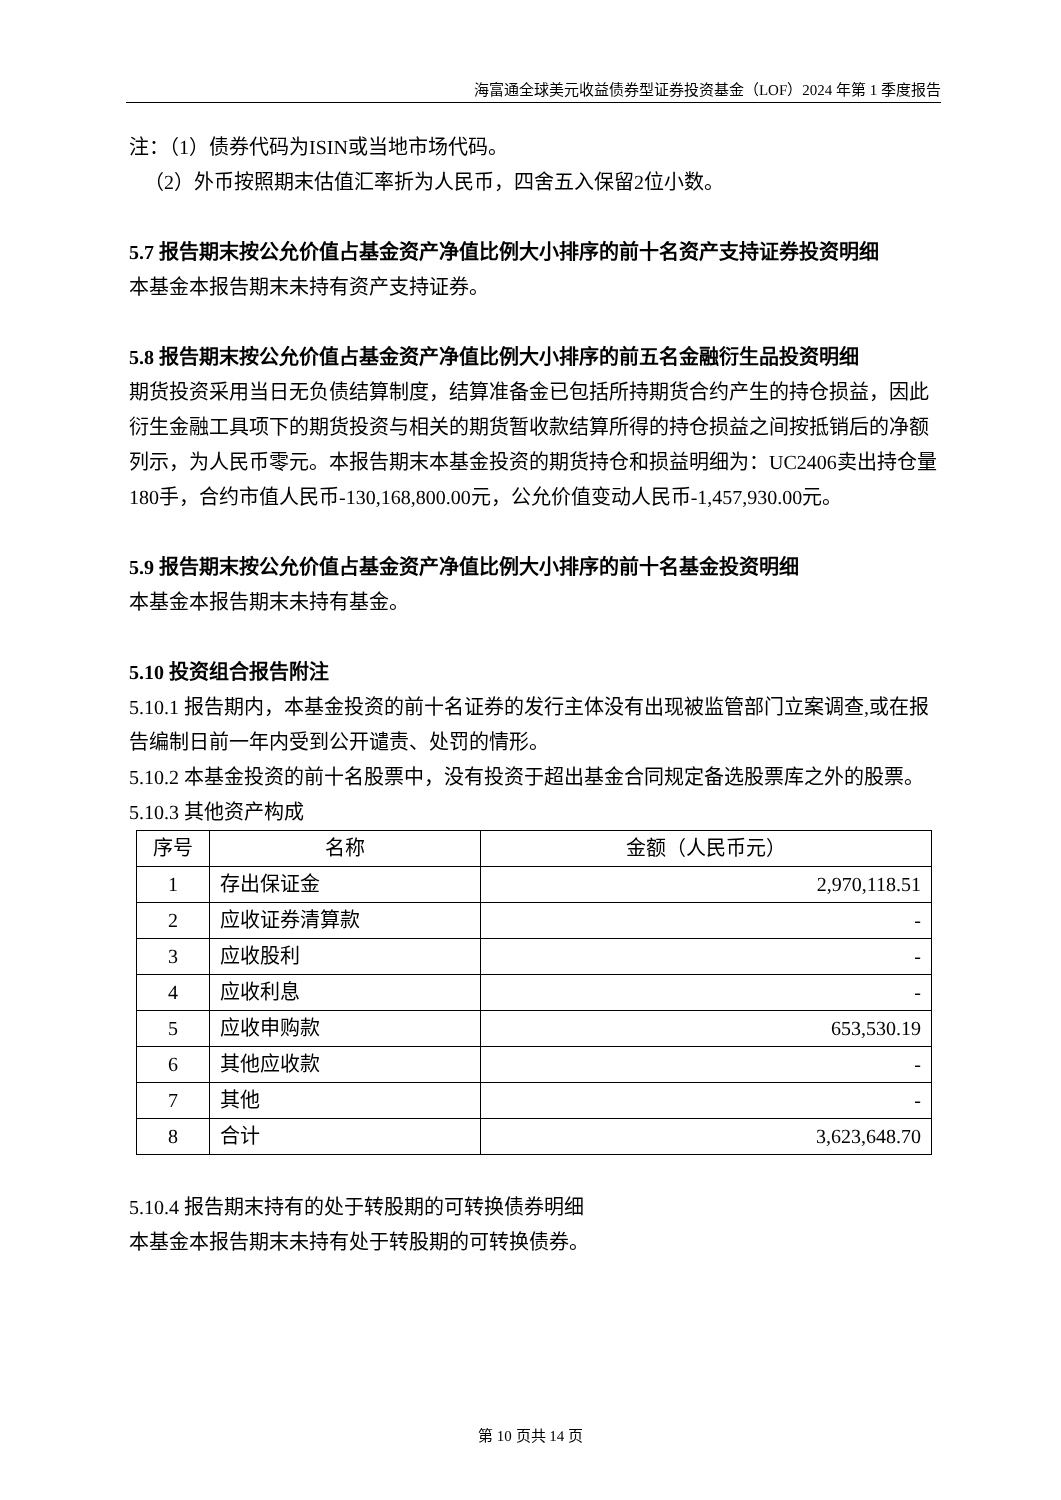海富通全球美元收益债券型证券投资基金（LOF）2024 年第 1 季度报告
注：（1）债券代码为ISIN或当地市场代码。
（2）外币按照期末估值汇率折为人民币，四舍五入保留2位小数。
5.7 报告期末按公允价值占基金资产净值比例大小排序的前十名资产支持证券投资明细
本基金本报告期末未持有资产支持证券。
5.8 报告期末按公允价值占基金资产净值比例大小排序的前五名金融衍生品投资明细
期货投资采用当日无负债结算制度，结算准备金已包括所持期货合约产生的持仓损益，因此衍生金融工具项下的期货投资与相关的期货暂收款结算所得的持仓损益之间按抵销后的净额列示，为人民币零元。本报告期末本基金投资的期货持仓和损益明细为：UC2406卖出持仓量180手，合约市值人民币-130,168,800.00元，公允价值变动人民币-1,457,930.00元。
5.9 报告期末按公允价值占基金资产净值比例大小排序的前十名基金投资明细
本基金本报告期末未持有基金。
5.10 投资组合报告附注
5.10.1 报告期内，本基金投资的前十名证券的发行主体没有出现被监管部门立案调查,或在报告编制日前一年内受到公开谴责、处罚的情形。
5.10.2 本基金投资的前十名股票中，没有投资于超出基金合同规定备选股票库之外的股票。
5.10.3 其他资产构成
| 序号 | 名称 | 金额（人民币元） |
| --- | --- | --- |
| 1 | 存出保证金 | 2,970,118.51 |
| 2 | 应收证券清算款 | - |
| 3 | 应收股利 | - |
| 4 | 应收利息 | - |
| 5 | 应收申购款 | 653,530.19 |
| 6 | 其他应收款 | - |
| 7 | 其他 | - |
| 8 | 合计 | 3,623,648.70 |
5.10.4 报告期末持有的处于转股期的可转换债券明细
本基金本报告期末未持有处于转股期的可转换债券。
第 10 页共 14 页